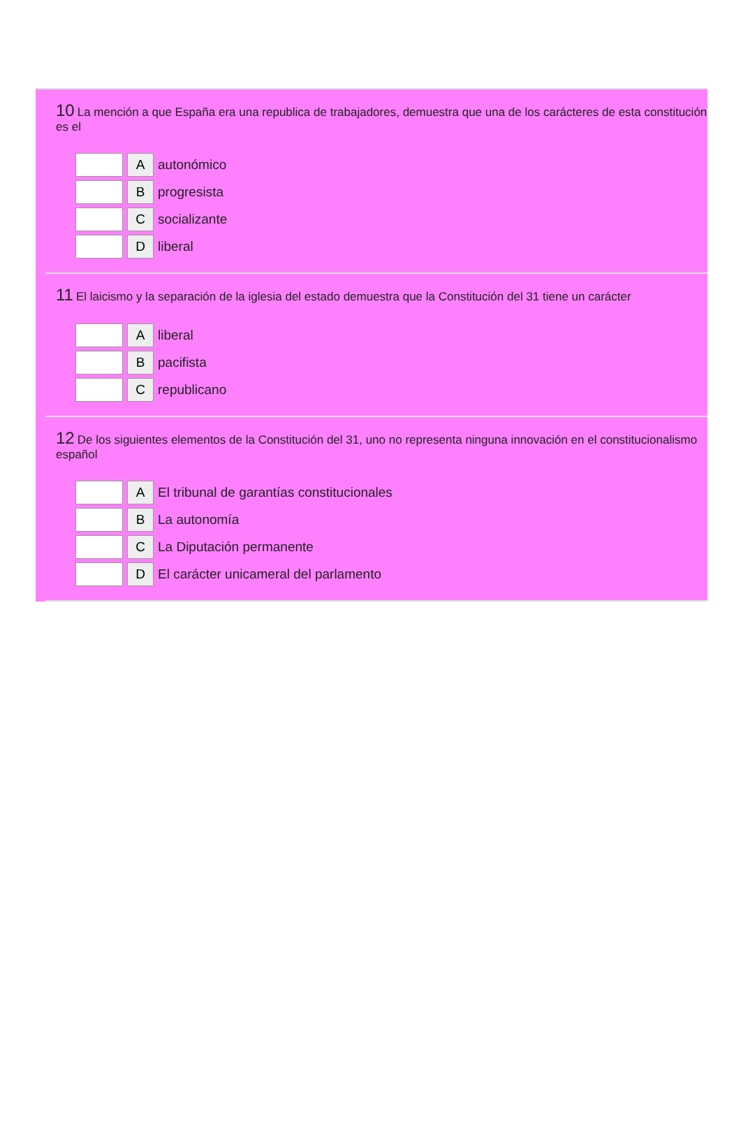10 La mención a que España era una republica de trabajadores, demuestra que una de los carácteres de esta constitución es el
A
autonómico
B
progresista
C
socializante
D
liberal
11 El laicismo y la separación de la iglesia del estado demuestra que la Constitución del 31 tiene un carácter
A
liberal
B
pacifista
C
republicano
12 De los siguientes elementos de la Constitución del 31, uno no representa ninguna innovación en el constitucionalismo español
A
El tribunal de garantías constitucionales
B
La autonomía
C
La Diputación permanente
D
El carácter unicameral del parlamento